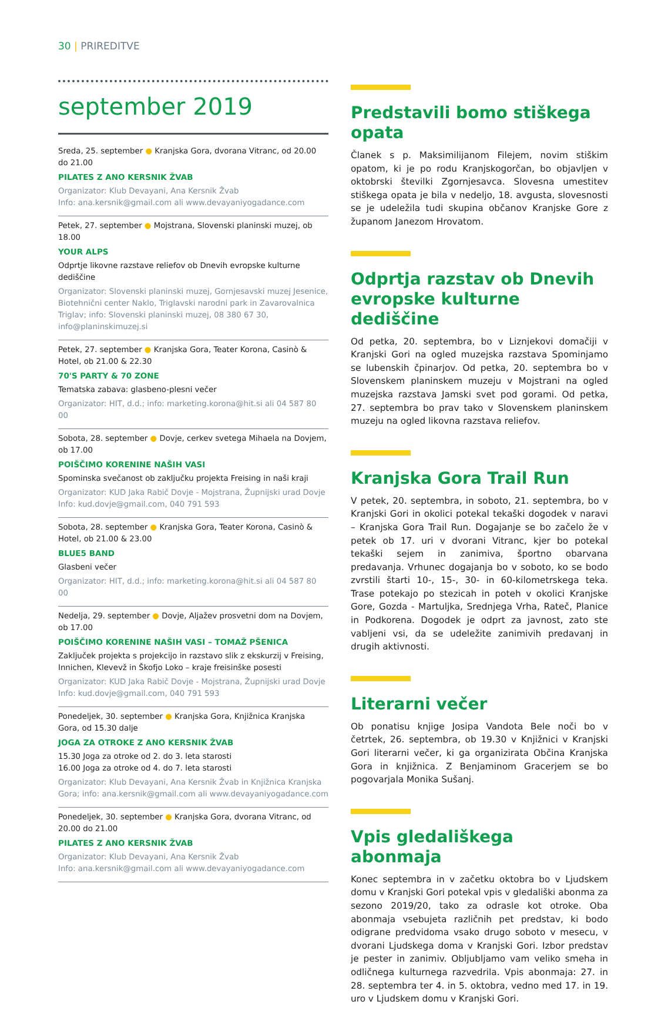30 | PRIREDITVE
september 2019
Sreda, 25. september ● Kranjska Gora, dvorana Vitranc, od 20.00 do 21.00
PILATES Z ANO KERSNIK ŽVAB
Organizator: Klub Devayani, Ana Kersnik Žvab
Info: ana.kersnik@gmail.com ali www.devayaniyogadance.com
Petek, 27. september ● Mojstrana, Slovenski planinski muzej, ob 18.00
YOUR ALPS
Odprtje likovne razstave reliefov ob Dnevih evropske kulturne dediščine
Organizator: Slovenski planinski muzej, Gornjesavski muzej Jesenice, Biotehnični center Naklo, Triglavski narodni park in Zavarovalnica Triglav; info: Slovenski planinski muzej, 08 380 67 30, info@planinskimuzej.si
Petek, 27. september ● Kranjska Gora, Teater Korona, Casinò & Hotel, ob 21.00 & 22.30
70'S PARTY & 70 ZONE
Tematska zabava: glasbeno-plesni večer
Organizator: HIT, d.d.; info: marketing.korona@hit.si ali 04 587 80 00
Sobota, 28. september ● Dovje, cerkev svetega Mihaela na Dovjem, ob 17.00
POIŠČIMO KORENINE NAŠIH VASI
Spominska svečanost ob zaključku projekta Freising in naši kraji
Organizator: KUD Jaka Rabič Dovje - Mojstrana, Župnijski urad Dovje
Info: kud.dovje@gmail.com, 040 791 593
Sobota, 28. september ● Kranjska Gora, Teater Korona, Casinò & Hotel, ob 21.00 & 23.00
BLUE5 BAND
Glasbeni večer
Organizator: HIT, d.d.; info: marketing.korona@hit.si ali 04 587 80 00
Nedelja, 29. september ● Dovje, Aljažev prosvetni dom na Dovjem, ob 17.00
POIŠČIMO KORENINE NAŠIH VASI – TOMAŽ PŠENICA
Zaključek projekta s projekcijo in razstavo slik z ekskurzij v Freising, Innichen, Klevevž in Škofjo Loko – kraje freisinške posesti
Organizator: KUD Jaka Rabič Dovje - Mojstrana, Župnijski urad Dovje
Info: kud.dovje@gmail.com, 040 791 593
Ponedeljek, 30. september ● Kranjska Gora, Knjižnica Kranjska Gora, od 15.30 dalje
JOGA ZA OTROKE Z ANO KERSNIK ŽVAB
15.30 Joga za otroke od 2. do 3. leta starosti
16.00 Joga za otroke od 4. do 7. leta starosti
Organizator: Klub Devayani, Ana Kersnik Žvab in Knjižnica Kranjska Gora; info: ana.kersnik@gmail.com ali www.devayaniyogadance.com
Ponedeljek, 30. september ● Kranjska Gora, dvorana Vitranc, od 20.00 do 21.00
PILATES Z ANO KERSNIK ŽVAB
Organizator: Klub Devayani, Ana Kersnik Žvab
Info: ana.kersnik@gmail.com ali www.devayaniyogadance.com
Predstavili bomo stiškega opata
Članek s p. Maksimilijanom Filejem, novim stiškim opatom, ki je po rodu Kranjskogorčan, bo objavljen v oktobrski številki Zgornjesavca. Slovesna umestitev stiškega opata je bila v nedeljo, 18. avgusta, slovesnosti se je udeležila tudi skupina občanov Kranjske Gore z županom Janezom Hrovatom.
Odprtja razstav ob Dnevih evropske kulturne dediščine
Od petka, 20. septembra, bo v Liznjekovi domačiji v Kranjski Gori na ogled muzejska razstava Spominjamo se lubenskih čpinarjov. Od petka, 20. septembra bo v Slovenskem planinskem muzeju v Mojstrani na ogled muzejska razstava Jamski svet pod gorami. Od petka, 27. septembra bo prav tako v Slovenskem planinskem muzeju na ogled likovna razstava reliefov.
Kranjska Gora Trail Run
V petek, 20. septembra, in soboto, 21. septembra, bo v Kranjski Gori in okolici potekal tekaški dogodek v naravi – Kranjska Gora Trail Run. Dogajanje se bo začelo že v petek ob 17. uri v dvorani Vitranc, kjer bo potekal tekaški sejem in zanimiva, športno obarvana predavanja. Vrhunec dogajanja bo v soboto, ko se bodo zvrstili štarti 10-, 15-, 30- in 60-kilometrskega teka. Trase potekajo po stezicah in poteh v okolici Kranjske Gore, Gozda - Martuljka, Srednjega Vrha, Rateč, Planice in Podkorena. Dogodek je odprt za javnost, zato ste vabljeni vsi, da se udeležite zanimivih predavanj in drugih aktivnosti.
Literarni večer
Ob ponatisu knjige Josipa Vandota Bele noči bo v četrtek, 26. septembra, ob 19.30 v Knjižnici v Kranjski Gori literarni večer, ki ga organizirata Občina Kranjska Gora in knjižnica. Z Benjaminom Gracerjem se bo pogovarjala Monika Sušanj.
Vpis gledališkega abonmaja
Konec septembra in v začetku oktobra bo v Ljudskem domu v Kranjski Gori potekal vpis v gledališki abonma za sezono 2019/20, tako za odrasle kot otroke. Oba abonmaja vsebujeta različnih pet predstav, ki bodo odigrane predvidoma vsako drugo soboto v mesecu, v dvorani Ljudskega doma v Kranjski Gori. Izbor predstav je pester in zanimiv. Obljubljamo vam veliko smeha in odličnega kulturnega razvedrila. Vpis abonmaja: 27. in 28. septembra ter 4. in 5. oktobra, vedno med 17. in 19. uro v Ljudskem domu v Kranjski Gori.